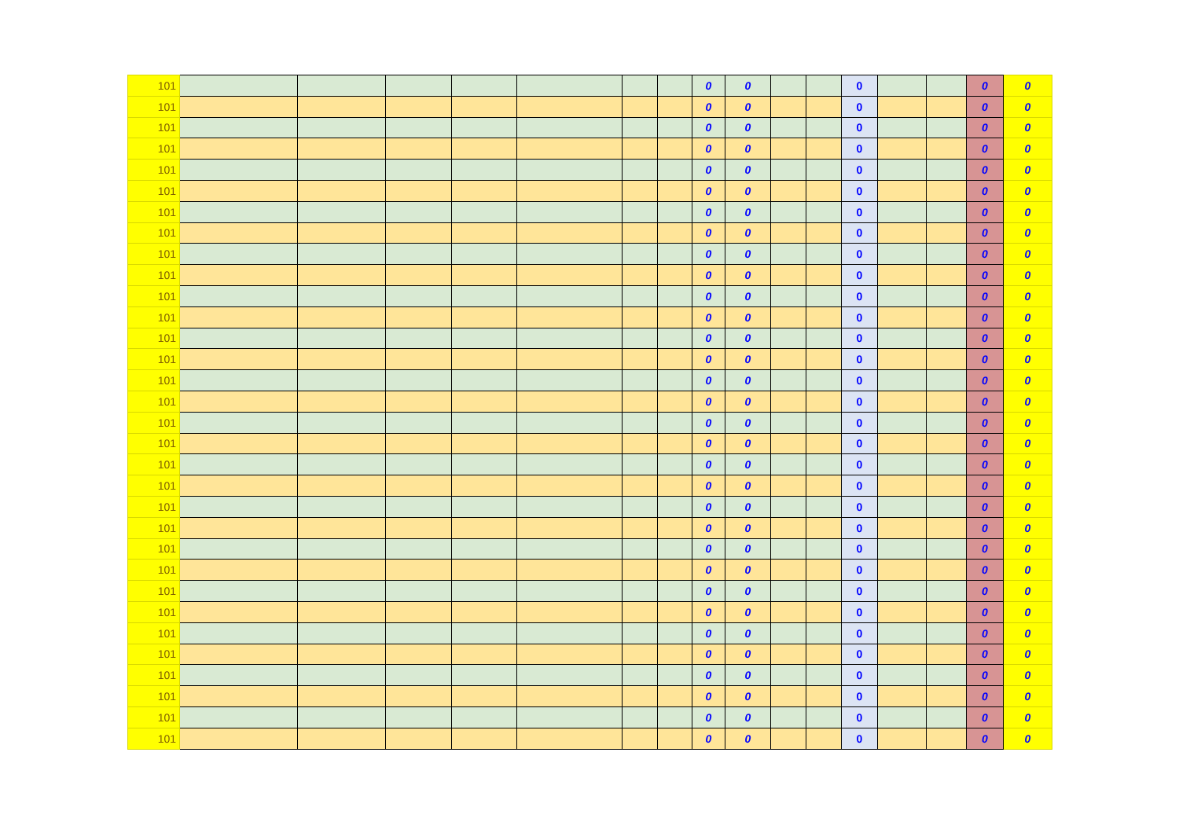| 101 | | | | | | | | 0 | 0 | | | 0 | | | 0 | 0 |
| 101 | | | | | | | | 0 | 0 | | | 0 | | | 0 | 0 |
| 101 | | | | | | | | 0 | 0 | | | 0 | | | 0 | 0 |
| 101 | | | | | | | | 0 | 0 | | | 0 | | | 0 | 0 |
| 101 | | | | | | | | 0 | 0 | | | 0 | | | 0 | 0 |
| 101 | | | | | | | | 0 | 0 | | | 0 | | | 0 | 0 |
| 101 | | | | | | | | 0 | 0 | | | 0 | | | 0 | 0 |
| 101 | | | | | | | | 0 | 0 | | | 0 | | | 0 | 0 |
| 101 | | | | | | | | 0 | 0 | | | 0 | | | 0 | 0 |
| 101 | | | | | | | | 0 | 0 | | | 0 | | | 0 | 0 |
| 101 | | | | | | | | 0 | 0 | | | 0 | | | 0 | 0 |
| 101 | | | | | | | | 0 | 0 | | | 0 | | | 0 | 0 |
| 101 | | | | | | | | 0 | 0 | | | 0 | | | 0 | 0 |
| 101 | | | | | | | | 0 | 0 | | | 0 | | | 0 | 0 |
| 101 | | | | | | | | 0 | 0 | | | 0 | | | 0 | 0 |
| 101 | | | | | | | | 0 | 0 | | | 0 | | | 0 | 0 |
| 101 | | | | | | | | 0 | 0 | | | 0 | | | 0 | 0 |
| 101 | | | | | | | | 0 | 0 | | | 0 | | | 0 | 0 |
| 101 | | | | | | | | 0 | 0 | | | 0 | | | 0 | 0 |
| 101 | | | | | | | | 0 | 0 | | | 0 | | | 0 | 0 |
| 101 | | | | | | | | 0 | 0 | | | 0 | | | 0 | 0 |
| 101 | | | | | | | | 0 | 0 | | | 0 | | | 0 | 0 |
| 101 | | | | | | | | 0 | 0 | | | 0 | | | 0 | 0 |
| 101 | | | | | | | | 0 | 0 | | | 0 | | | 0 | 0 |
| 101 | | | | | | | | 0 | 0 | | | 0 | | | 0 | 0 |
| 101 | | | | | | | | 0 | 0 | | | 0 | | | 0 | 0 |
| 101 | | | | | | | | 0 | 0 | | | 0 | | | 0 | 0 |
| 101 | | | | | | | | 0 | 0 | | | 0 | | | 0 | 0 |
| 101 | | | | | | | | 0 | 0 | | | 0 | | | 0 | 0 |
| 101 | | | | | | | | 0 | 0 | | | 0 | | | 0 | 0 |
| 101 | | | | | | | | 0 | 0 | | | 0 | | | 0 | 0 |
| 101 | | | | | | | | 0 | 0 | | | 0 | | | 0 | 0 |